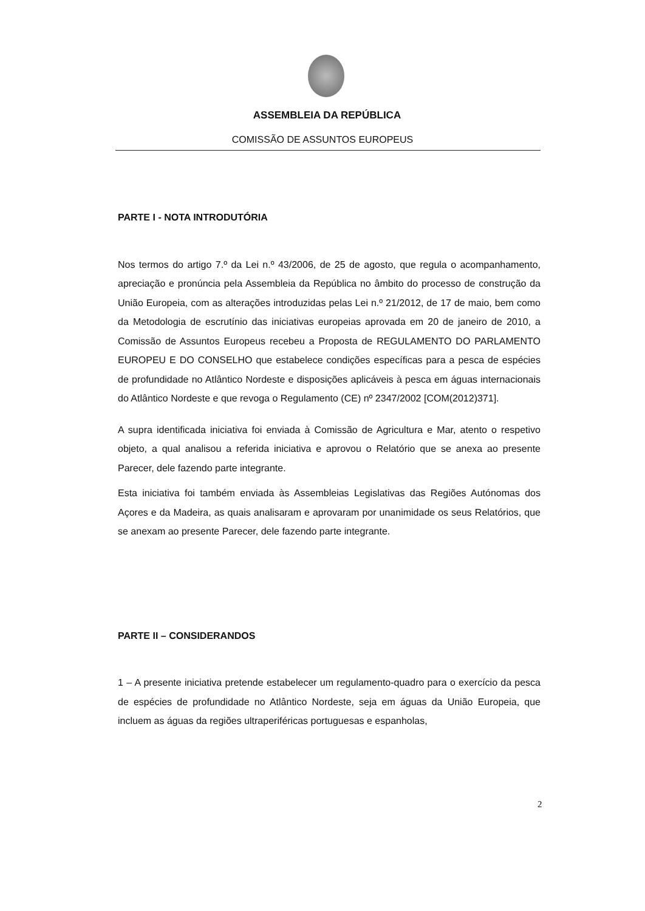ASSEMBLEIA DA REPÚBLICA
COMISSÃO DE ASSUNTOS EUROPEUS
PARTE I - NOTA INTRODUTÓRIA
Nos termos do artigo 7.º da Lei n.º 43/2006, de 25 de agosto, que regula o acompanhamento, apreciação e pronúncia pela Assembleia da República no âmbito do processo de construção da União Europeia, com as alterações introduzidas pelas Lei n.º 21/2012, de 17 de maio, bem como da Metodologia de escrutínio das iniciativas europeias aprovada em 20 de janeiro de 2010, a Comissão de Assuntos Europeus recebeu a Proposta de REGULAMENTO DO PARLAMENTO EUROPEU E DO CONSELHO que estabelece condições específicas para a pesca de espécies de profundidade no Atlântico Nordeste e disposições aplicáveis à pesca em águas internacionais do Atlântico Nordeste e que revoga o Regulamento (CE) nº 2347/2002 [COM(2012)371].
A supra identificada iniciativa foi enviada à Comissão de Agricultura e Mar, atento o respetivo objeto, a qual analisou a referida iniciativa e aprovou o Relatório que se anexa ao presente Parecer, dele fazendo parte integrante.
Esta iniciativa foi também enviada às Assembleias Legislativas das Regiões Autónomas dos Açores e da Madeira, as quais analisaram e aprovaram por unanimidade os seus Relatórios, que se anexam ao presente Parecer, dele fazendo parte integrante.
PARTE II – CONSIDERANDOS
1 – A presente iniciativa pretende estabelecer um regulamento-quadro para o exercício da pesca de espécies de profundidade no Atlântico Nordeste, seja em águas da União Europeia, que incluem as águas da regiões ultraperiféricas portuguesas e espanholas,
2